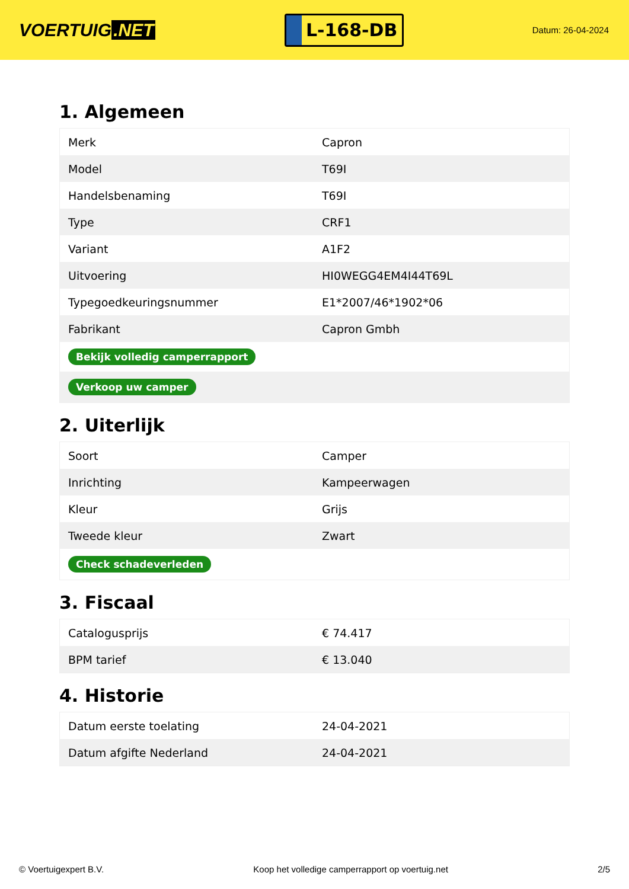VOERTUIG.NET
L-168-DB
Datum: 26-04-2024
1. Algemeen
| Merk | Capron |
| Model | T69I |
| Handelsbenaming | T69I |
| Type | CRF1 |
| Variant | A1F2 |
| Uitvoering | HI0WEGG4EM4I44T69L |
| Typegoedkeuringsnummer | E1*2007/46*1902*06 |
| Fabrikant | Capron Gmbh |
| Bekijk volledig camperrapport | |
| Verkoop uw camper | |
2. Uiterlijk
| Soort | Camper |
| Inrichting | Kampeerwagen |
| Kleur | Grijs |
| Tweede kleur | Zwart |
| Check schadeverleden | |
3. Fiscaal
| Catalogusprijs | € 74.417 |
| BPM tarief | € 13.040 |
4. Historie
| Datum eerste toelating | 24-04-2021 |
| Datum afgifte Nederland | 24-04-2021 |
© Voertuigexpert B.V. Koop het volledige camperrapport op voertuig.net 2/5